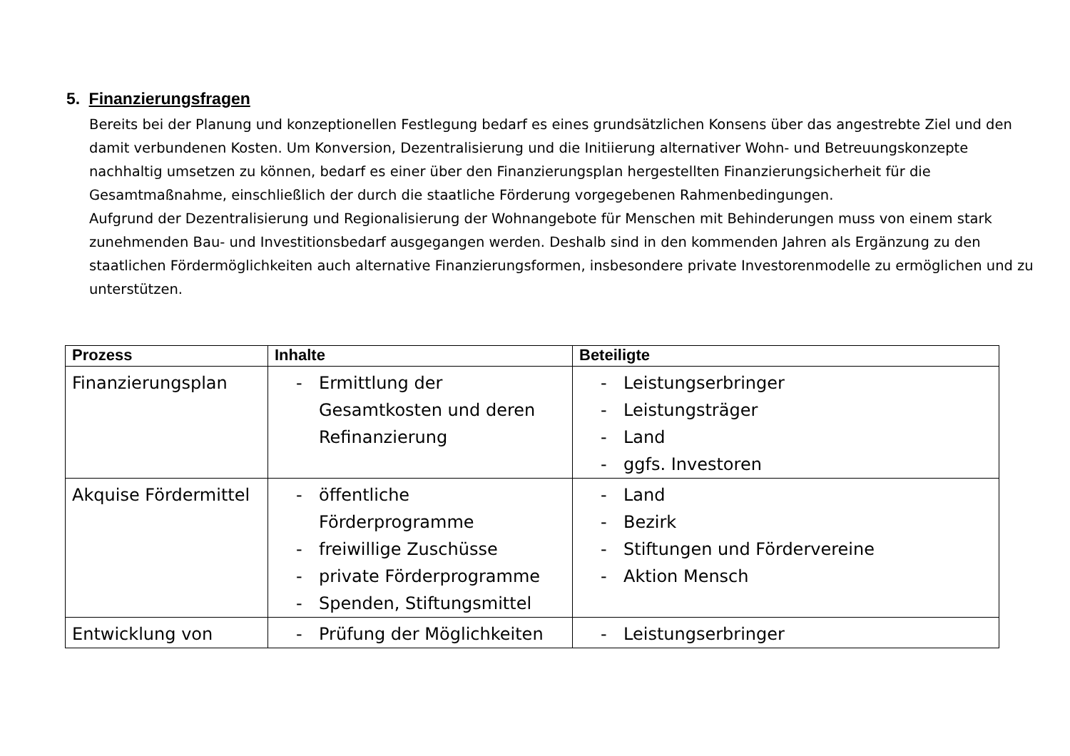5. Finanzierungsfragen
Bereits bei der Planung und konzeptionellen Festlegung bedarf es eines grundsätzlichen Konsens über das angestrebte Ziel und den damit verbundenen Kosten. Um Konversion, Dezentralisierung und die Initiierung alternativer Wohn- und Betreuungskonzepte nachhaltig umsetzen zu können, bedarf es einer über den Finanzierungsplan hergestellten Finanzierungsicherheit für die Gesamtmaßnahme, einschließlich der durch die staatliche Förderung vorgegebenen Rahmenbedingungen.
Aufgrund der Dezentralisierung und Regionalisierung der Wohnangebote für Menschen mit Behinderungen muss von einem stark zunehmenden Bau- und Investitionsbedarf ausgegangen werden. Deshalb sind in den kommenden Jahren als Ergänzung zu den staatlichen Fördermöglichkeiten auch alternative Finanzierungsformen, insbesondere private Investorenmodelle zu ermöglichen und zu unterstützen.
| Prozess | Inhalte | Beteiligte |
| --- | --- | --- |
| Finanzierungsplan | - Ermittlung der Gesamtkosten und deren Refinanzierung | - Leistungserbringer - Leistungsträger - Land - ggfs. Investoren |
| Akquise Fördermittel | - öffentliche Förderprogramme - freiwillige Zuschüsse - private Förderprogramme - Spenden, Stiftungsmittel | - Land - Bezirk - Stiftungen und Fördervereine - Aktion Mensch |
| Entwicklung von | - Prüfung der Möglichkeiten | - Leistungserbringer |